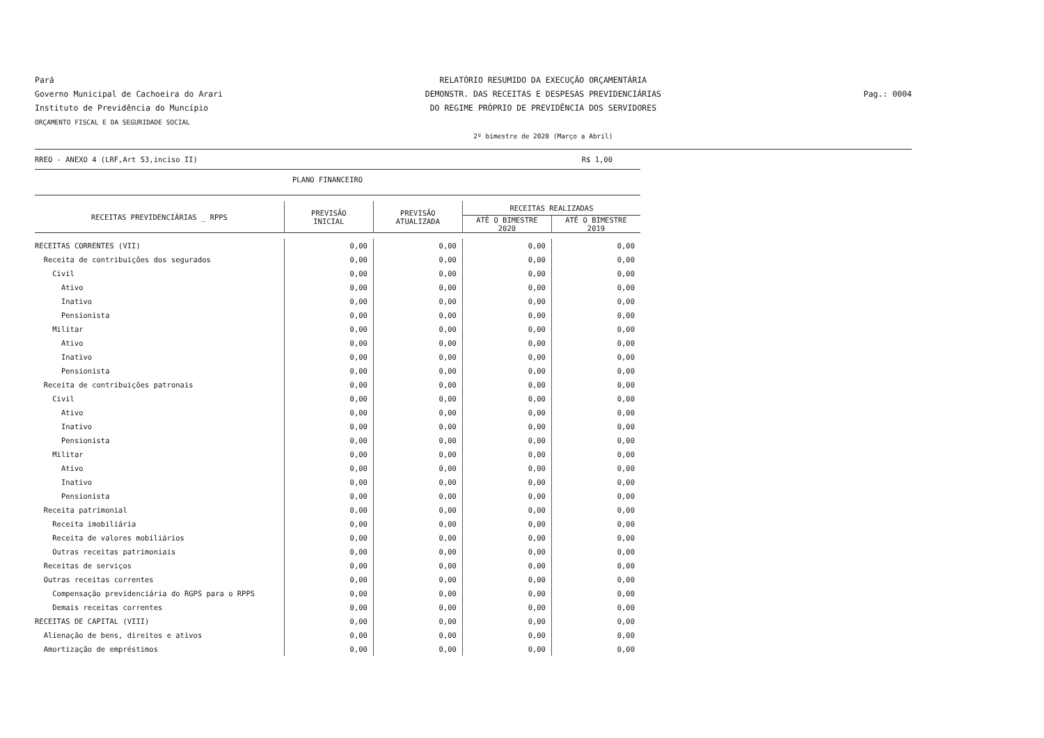Pará
Governo Municipal de Cachoeira do Arari
Instituto de Previdência do Muncípio
ORÇAMENTO FISCAL E DA SEGURIDADE SOCIAL
RELATÓRIO RESUMIDO DA EXECUÇÃO ORÇAMENTÁRIA
DEMONSTR. DAS RECEITAS E DESPESAS PREVIDENCIÁRIAS
DO REGIME PRÓPRIO DE PREVIDÊNCIA DOS SERVIDORES
2º bimestre de 2020 (Março a Abril)
Pag.: 0004
RREO - ANEXO 4 (LRF,Art 53,inciso II) R$ 1,00
PLANO FINANCEIRO
| RECEITAS PREVIDENCIÁRIAS _ RPPS | PREVISÃO INICIAL | PREVISÃO ATUALIZADA | RECEITAS REALIZADAS | |
| --- | --- | --- | --- | --- |
| | | | ATÉ O BIMESTRE 2020 | ATÉ O BIMESTRE 2019 |
| RECEITAS CORRENTES (VII) | 0,00 | 0,00 | 0,00 | 0,00 |
| Receita de contribuições dos segurados | 0,00 | 0,00 | 0,00 | 0,00 |
| Civil | 0,00 | 0,00 | 0,00 | 0,00 |
| Ativo | 0,00 | 0,00 | 0,00 | 0,00 |
| Inativo | 0,00 | 0,00 | 0,00 | 0,00 |
| Pensionista | 0,00 | 0,00 | 0,00 | 0,00 |
| Militar | 0,00 | 0,00 | 0,00 | 0,00 |
| Ativo | 0,00 | 0,00 | 0,00 | 0,00 |
| Inativo | 0,00 | 0,00 | 0,00 | 0,00 |
| Pensionista | 0,00 | 0,00 | 0,00 | 0,00 |
| Receita de contribuições patronais | 0,00 | 0,00 | 0,00 | 0,00 |
| Civil | 0,00 | 0,00 | 0,00 | 0,00 |
| Ativo | 0,00 | 0,00 | 0,00 | 0,00 |
| Inativo | 0,00 | 0,00 | 0,00 | 0,00 |
| Pensionista | 0,00 | 0,00 | 0,00 | 0,00 |
| Militar | 0,00 | 0,00 | 0,00 | 0,00 |
| Ativo | 0,00 | 0,00 | 0,00 | 0,00 |
| Inativo | 0,00 | 0,00 | 0,00 | 0,00 |
| Pensionista | 0,00 | 0,00 | 0,00 | 0,00 |
| Receita patrimonial | 0,00 | 0,00 | 0,00 | 0,00 |
| Receita imobiliária | 0,00 | 0,00 | 0,00 | 0,00 |
| Receita de valores mobiliários | 0,00 | 0,00 | 0,00 | 0,00 |
| Outras receitas patrimoniais | 0,00 | 0,00 | 0,00 | 0,00 |
| Receitas de serviços | 0,00 | 0,00 | 0,00 | 0,00 |
| Outras receitas correntes | 0,00 | 0,00 | 0,00 | 0,00 |
| Compensação previdenciária do RGPS para o RPPS | 0,00 | 0,00 | 0,00 | 0,00 |
| Demais receitas correntes | 0,00 | 0,00 | 0,00 | 0,00 |
| RECEITAS DE CAPITAL (VIII) | 0,00 | 0,00 | 0,00 | 0,00 |
| Alienação de bens, direitos e ativos | 0,00 | 0,00 | 0,00 | 0,00 |
| Amortização de empréstimos | 0,00 | 0,00 | 0,00 | 0,00 |